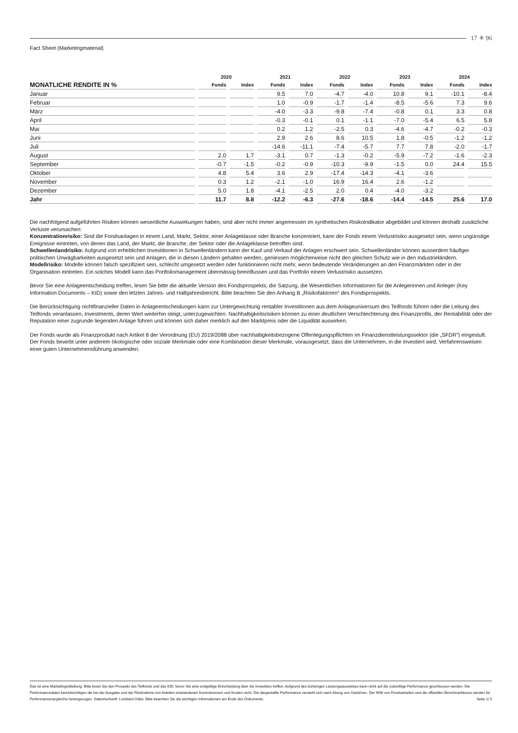17 ✳ 96
Fact Sheet (Marketingmaterial)
| | 2020 | | 2021 | | 2022 | | 2023 | | 2024 | |
| --- | --- | --- | --- | --- | --- | --- | --- | --- | --- | --- |
| MONATLICHE RENDITE IN % | Fonds | Index | Fonds | Index | Fonds | Index | Fonds | Index | Fonds | Index |
| Januar | | | 9.5 | 7.0 | -4.7 | -4.0 | 10.8 | 9.1 | -10.1 | -8.4 |
| Februar | | | 1.0 | -0.9 | -1.7 | -1.4 | -8.5 | -5.6 | 7.3 | 9.6 |
| März | | | -4.0 | -3.3 | -9.8 | -7.4 | -0.8 | 0.1 | 3.3 | 0.8 |
| April | | | -0.3 | -0.1 | 0.1 | -1.1 | -7.0 | -5.4 | 6.5 | 5.8 |
| Mai | | | 0.2 | 1.2 | -2.5 | 0.3 | -4.6 | -4.7 | -0.2 | -0.3 |
| Juni | | | 2.9 | 2.6 | 8.6 | 10.5 | 1.8 | -0.5 | -1.2 | -1.2 |
| Juli | | | -14.6 | -11.1 | -7.4 | -5.7 | 7.7 | 7.8 | -2.0 | -1.7 |
| August | 2.0 | 1.7 | -3.1 | 0.7 | -1.3 | -0.2 | -5.9 | -7.2 | -1.6 | -2.3 |
| September | -0.7 | -1.5 | -0.2 | -0.9 | -10.3 | -9.9 | -1.5 | 0.0 | 24.4 | 15.5 |
| Oktober | 4.8 | 5.4 | 3.6 | 2.9 | -17.4 | -14.3 | -4.1 | -3.6 | | |
| November | 0.3 | 1.2 | -2.1 | -1.0 | 16.9 | 16.4 | 2.6 | -1.2 | | |
| Dezember | 5.0 | 1.8 | -4.1 | -2.5 | 2.0 | 0.4 | -4.0 | -3.2 | | |
| Jahr | 11.7 | 8.8 | -12.2 | -6.3 | -27.6 | -18.6 | -14.4 | -14.5 | 25.6 | 17.0 |
Die nachfolgend aufgeführten Risiken können wesentliche Auswirkungen haben, sind aber nicht immer angemessen im synthetischen Risikoindikator abgebildet und können deshalb zusätzliche Verluste verursachen:
Konzentrationrisiko: Sind die Fondsanlagen in einem Land, Markt, Sektor, einer Anlageklasse oder Branche konzentriert, kann der Fonds einem Verlustrisiko ausgesetzt sein, wenn ungünstige Ereignisse eintreten, von denen das Land, der Markt, die Branche, der Sektor oder die Anlageklasse betroffen sind.
Schwellenlandrisiko: Aufgrund von erheblichen Investitionen in Schwellenländern kann der Kauf und Verkauf der Anlagen erschwert sein. Schwellenländer können ausserdem häufiger politischen Unwägbarkeiten ausgesetzt sein und Anlagen, die in diesen Ländern gehalten werden, geniessen möglicherweise nicht den gleichen Schutz wie in den Industrieländern.
Modellrisiko: Modelle können falsch spezifiziert sein, schlecht umgesetzt werden oder funktionieren nicht mehr, wenn bedeutende Veränderungen an den Finanzmärkten oder in der Organisation eintreten. Ein solches Modell kann das Portfoliomanagement übermässig beeinflussen und das Portfolio einem Verlustrisiko aussetzen.
Bevor Sie eine Anlageentscheidung treffen, lesen Sie bitte die aktuelle Version des Fondsprospekts, die Satzung, die Wesentlichen Informationen für die Anlegerinnen und Anleger (Key Information Documents – KID) sowie den letzten Jahres- und Halbjahresbericht. Bitte beachten Sie den Anhang B „Risikofaktoren“ des Fondsprospekts.
Die Berücksichtigung nichtfinanzieller Daten in Anlageentscheidungen kann zur Untergewichtung rentabler Investitionen aus dem Anlageuniversum des Teilfonds führen oder die Leitung des Teilfonds veranlassen, Investments, deren Wert weiterhin steigt, unterzugewichten. Nachhaltigkeitsrisiken können zu einer deutlichen Verschlechterung des Finanzprofils, der Rentabilität oder der Reputation einer zugrunde liegenden Anlage führen und können sich daher merklich auf den Marktpreis oder die Liquidität auswirken.
Der Fonds wurde als Finanzprodukt nach Artikel 8 der Verordnung (EU) 2019/2088 über nachhaltigkeitsbezogene Offenlegungspflichten im Finanzdienstleistungssektor (die „SFDR“) eingestuft. Der Fonds bewirbt unter anderem ökologische oder soziale Merkmale oder eine Kombination dieser Merkmale, vorausgesetzt, dass die Unternehmen, in die investiert wird, Verfahrensweisen einer guten Unternehmensführung anwenden.
Das ist eine Marketingmitteilung. Bitte lesen Sie den Prospekt des Teilfonds und das KID, bevor Sie eine endgültige Entscheidung über die Investition treffen. Aufgrund des bisherigen Leistungsausweises kann nicht auf die zukünftige Performance geschlossen werden. Die Performancedaten berücksichtigen die bei der Ausgabe und der Rücknahme von Anteilen entstandenen Kommissionen und Kosten nicht. Die dargestellte Performance versteht sich nach Abzug von Gebühren. Der NIW von Fondsanteilen und die offiziellen Benchmarkkurse werden für Performancevergleiche herangezogen. Datenherkunft: Lombard Odier. Bitte beachten Sie die wichtigen Informationen am Ende des Dokuments. Seite 2/ 5